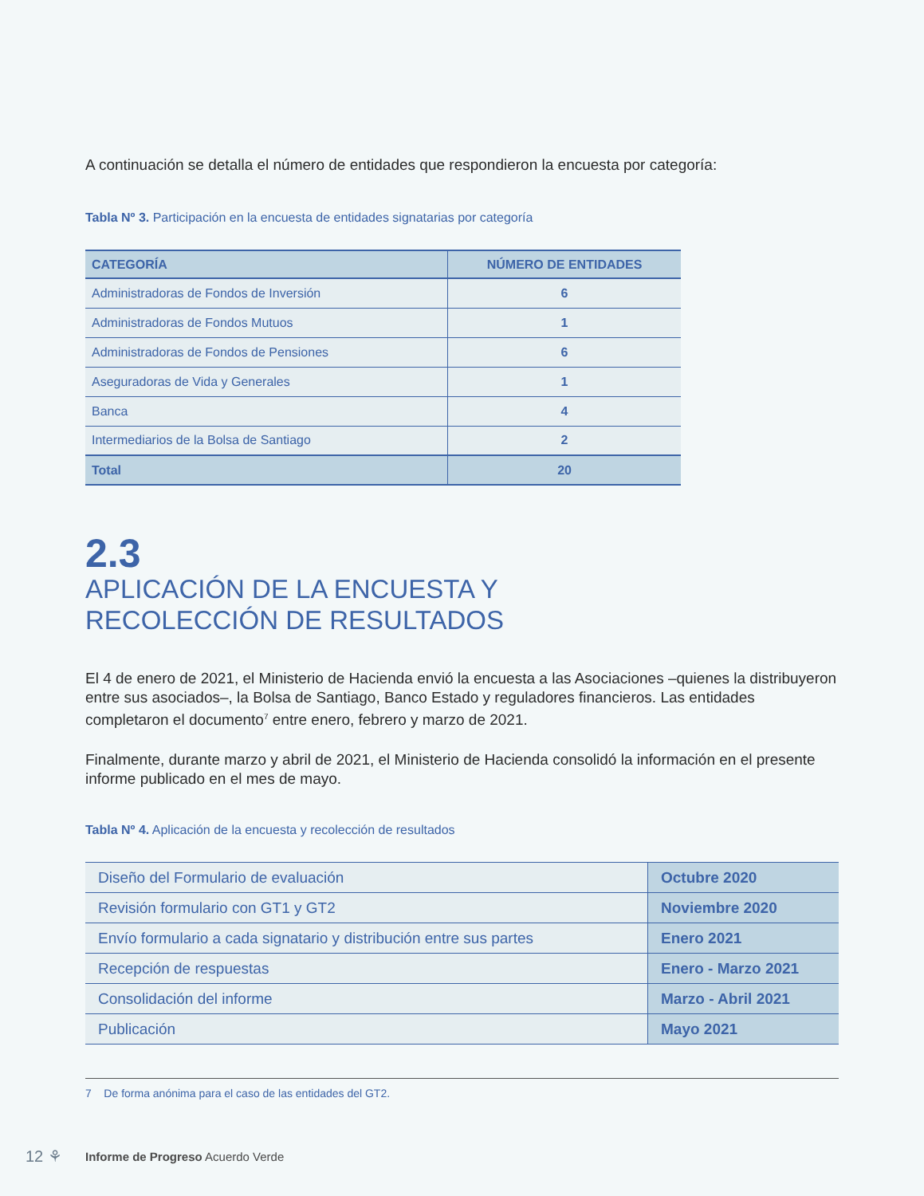A continuación se detalla el número de entidades que respondieron la encuesta por categoría:
Tabla Nº 3. Participación en la encuesta de entidades signatarias por categoría
| CATEGORÍA | NÚMERO DE ENTIDADES |
| --- | --- |
| Administradoras de Fondos de Inversión | 6 |
| Administradoras de Fondos Mutuos | 1 |
| Administradoras de Fondos de Pensiones | 6 |
| Aseguradoras de Vida y Generales | 1 |
| Banca | 4 |
| Intermediarios de la Bolsa de Santiago | 2 |
| Total | 20 |
2.3
APLICACIÓN DE LA ENCUESTA Y
RECOLECCIÓN DE RESULTADOS
El 4 de enero de 2021, el Ministerio de Hacienda envió la encuesta a las Asociaciones –quienes la distribuyeron entre sus asociados–, la Bolsa de Santiago, Banco Estado y reguladores financieros. Las entidades completaron el documento<sup>7</sup> entre enero, febrero y marzo de 2021.
Finalmente, durante marzo y abril de 2021, el Ministerio de Hacienda consolidó la información en el presente informe publicado en el mes de mayo.
Tabla Nº 4. Aplicación de la encuesta y recolección de resultados
| Diseño del Formulario de evaluación | Octubre 2020 |
| Revisión formulario con GT1 y GT2 | Noviembre 2020 |
| Envío formulario a cada signatario y distribución entre sus partes | Enero 2021 |
| Recepción de respuestas | Enero - Marzo 2021 |
| Consolidación del informe | Marzo - Abril 2021 |
| Publicación | Mayo 2021 |
7 De forma anónima para el caso de las entidades del GT2.
12 ⚘
Informe de Progreso Acuerdo Verde